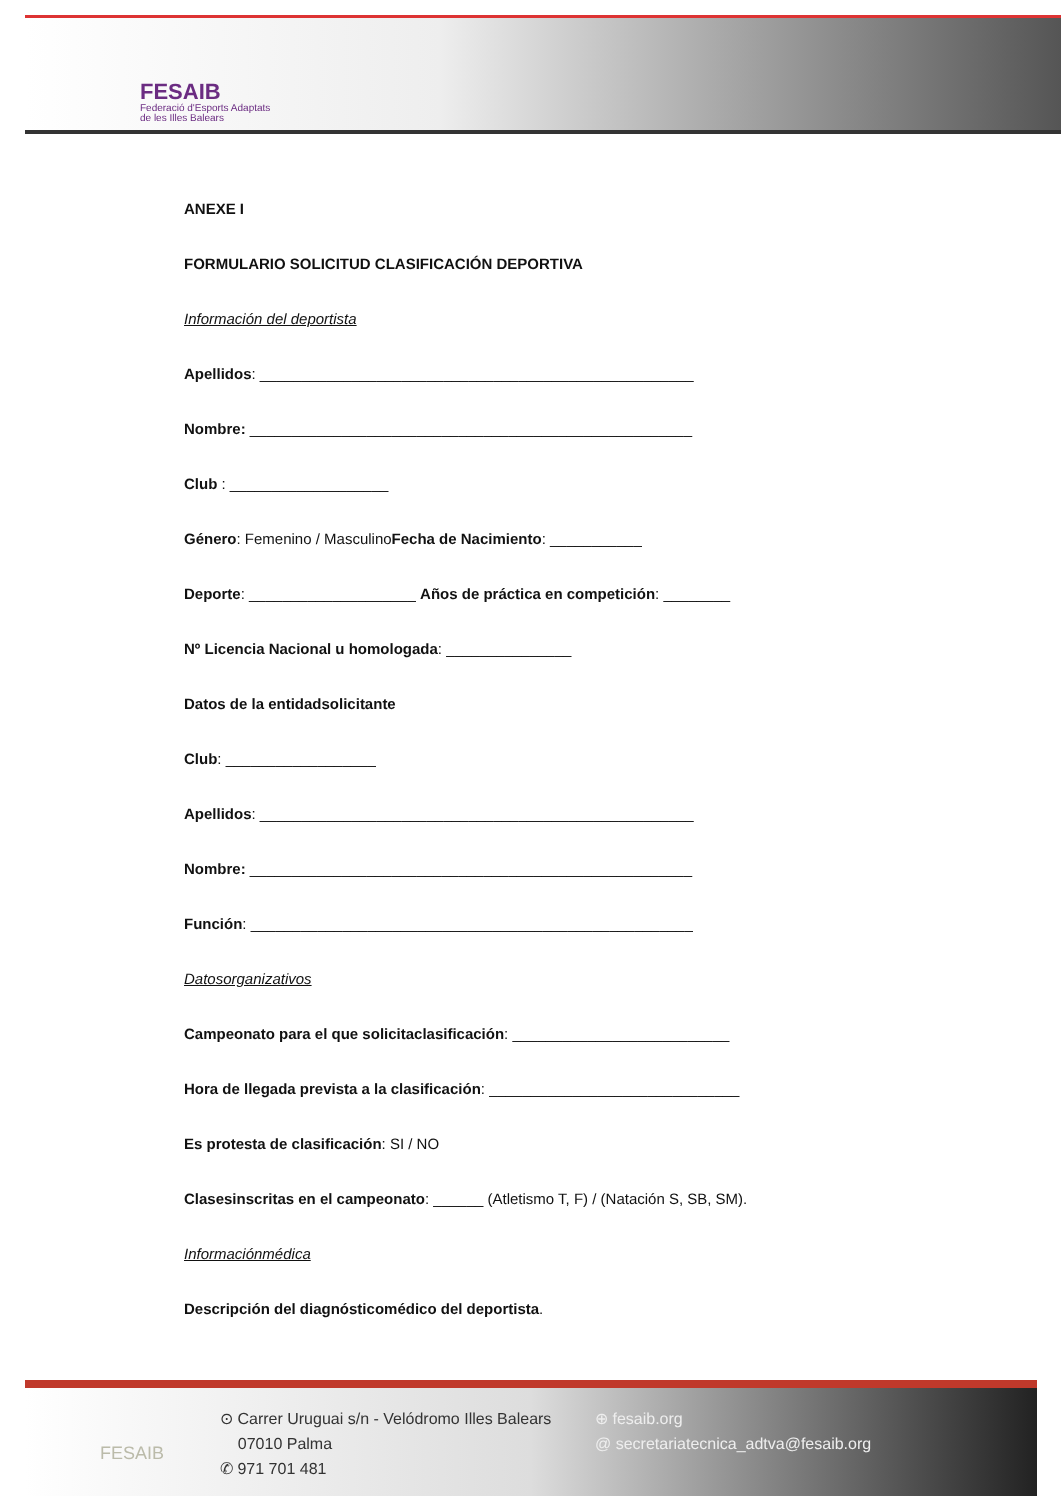FESAIB
Federació d'Esports Adaptats
de les Illes Balears
ANEXE I
FORMULARIO SOLICITUD CLASIFICACIÓN DEPORTIVA
Información del deportista
Apellidos: ____________________________________________________
Nombre: _____________________________________________________
Club : ___________________
Género: Femenino / MasculinoFecha de Nacimiento: ___________
Deporte: ____________________ Años de práctica en competición: ________
Nº Licencia Nacional u homologada: _______________
Datos de la entidadsolicitante
Club: __________________
Apellidos: ____________________________________________________
Nombre: _____________________________________________________
Función: _____________________________________________________
Datosorganizativos
Campeonato para el que solicitaclasificación: __________________________
Hora de llegada prevista a la clasificación: ______________________________
Es protesta de clasificación: SI / NO
Clasesinscritas en el campeonato: ______ (Atletismo T, F) / (Natación S, SB, SM).
Informaciónmédica
Descripción del diagnósticomédico del deportista.
FESAIB
⊙ Carrer Uruguai s/n - Velódromo Illes Balears
07010 Palma
✆ 971 701 481
⊕ fesaib.org
@ secretariatecnica_adtva@fesaib.org